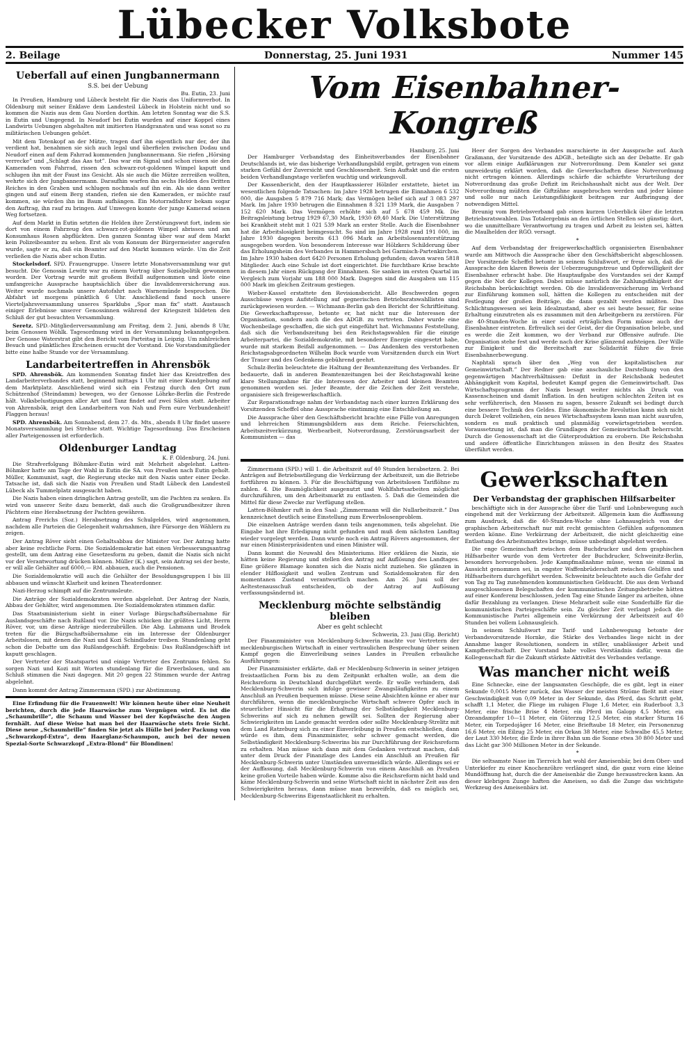Lübecker Volksbote
2. Beilage Donnerstag, 25. Juni 1931 Nummer 145
Ueberfall auf einen Jungbannermann
S.S. bei der Uebung
Bu. Eutin, 23. Juni
In Preußen, Hamburg und Lübeck besteht für die Nazis das Uniformverbot. In Oldenburg mit seiner Enklave dem Landesteil Lübeck in Holstein nicht und so kommen die Nazis aus dem Gau Norden dorthin. Am letzten Sonntag war die S.S. in Eutin und Umgegend. In Neudorf bei Eutin wurden auf einer Koppel eines Landwirts Uebungen abgehalten mit imitierten Handgranaten und was sonst so zu militärischen Uebungen gehört.
Mit dem Totenkopf an der Mütze, tragen darf ihn eigentlich nur der, der ihn verdient hat, benahmen sie sich auch legal und überfielen zwischen Dodau und Neudorf einen auf dem Fahrrad kommenden Jungbannermann. Sie riefen „Hörsing verrecke“ und „Schlagt das Aas tot“. Das war ein Signal und schon rissen sie den Kameraden vom Fahrrad, rissen den schwarz-rot-goldenen Wimpel kaputt und schlugen ihn mit der Faust ins Gesicht. Als sie auch die Mütze zerreißen wollten, wehrte sich der Jungbannermann. Daraufhin warfen ihn sechs Helden des Dritten Reiches in den Graben und schlugen nochmals auf ihn ein. Als sie dann weiter gingen und auf einem Berg standen, riefen sie den Kameraden, er möchte rauf kommen, sie würden ihn im Baum aufhängen. Ein Motorradfahrer bekam sogar den Auftrag, ihn rauf zu bringen. Auf Umwegen konnte der junge Kamerad seinen Weg fortsetzen.
Auf dem Markt in Eutin setzten die Helden ihre Zerstörungswut fort, indem sie dort von einem Fahrzeug den schwarz-rot-goldenen Wimpel abrissen und am Konsumhaus Rosen abpflückten. Den ganzen Sonntag über war auf dem Markt kein Polizeibeamter zu sehen. Erst als vom Konsum der Bürgermeister angerufen wurde, sagte er zu, daß ein Beamter auf den Markt kommen würde. Um die Zeit verließen die Nazis aber schon Eutin.
Stockelsdorf. SPD. Frauengruppe. Unsere letzte Monatsversammlung war gut besucht. Die Genossin Lewitz war zu einem Vortrag über Sozialpolitik gewonnen worden. Der Vortrag wurde mit großem Beifall aufgenommen und löste eine umfangreiche Aussprache hauptsächlich über die Invalidenversicherung aus. Weiter wurde nochmals unsere Autofahrt nach Warnemünde besprochen. Die Abfahrt ist morgens pünktlich 6 Uhr. Anschließend fand noch unsere Vierteljahrsversammlung unseres Sparklubs „Spor man fix“ statt. Austausch einiger Erlebnisse unserer Genossinnen während der Kriegszeit bildeten den Schluß der gut besuchten Versammlung.
Seretz. SPD.-Mitgliederversammlung am Freitag, dem 2. Juni, abends 8 Uhr, beim Genossen Wöhlk. Tagesordnung wird in der Versammlung bekanntgegeben. Der Genosse Waterstrat gibt den Bericht vom Parteitag in Leipzig. Um zahlreichen Besuch und pünktliches Erscheinen ersucht der Vorstand. Die Vorstandsmitglieder bitte eine halbe Stunde vor der Versammlung.
Landarbeitertreffen in Ahrensbök
SPD. Ahrensbök. Am kommenden Sonntag findet hier das Kreistreffen des Landarbeiterverbandes statt, beginnend mittags 1 Uhr mit einer Kundgebung auf dem Marktplatz. Anschließend wird sich ein Festzug durch den Ort zum Schützenhof (Steindamm) bewegen, wo der Genosse Löhrke-Berlin die Festrede hält. Volksbelustigungen aller Art und Tanz findet auf zwei Sälen statt. Arbeiter von Ahrensbök, zeigt den Landarbeitern von Nah und Fern eure Verbundenheit! Flaggen heraus!
SPD. Ahrensbök. Am Sonnabend, dem 27. ds. Mts., abends 8 Uhr findet unsere Monatsversammlung bei Strehse statt. Wichtige Tagesordnung. Das Erscheinen aller Parteigenossen ist erforderlich.
Oldenburger Landtag
K. F. Oldenburg, 24. Juni.
Die Strafverfolgung Böhmker-Eutin wird mit Mehrheit abgelehnt. Latten-Böhmker hatte am Tage der Wahl in Eutin die SA. von Preußen nach Eutin geholt. Müller, Kommunist, sagt, die Regierung stecke mit den Nazis unter einer Decke. Tatsache ist, daß sich die Nazis von Preußen und Stadt Lübeck den Landesteil Lübeck als Tummelplatz ausgesucht haben.
Die Nazis haben einen dringlichen Antrag gestellt, um die Pachten zu senken. Es wird von unserer Seite dazu bemerkt, daß auch die Großgrundbesitzer ihren Pächtern eine Herabsetzung der Pachten gewähren.
Antrag Frerichs (Soz.) Herabsetzung des Schulgeldes, wird angenommen, nachdem alle Parteien die Gelegenheit wahrnahmen, ihre Fürsorge den Wählern zu zeigen.
Der Antrag Röver sieht einen Gehaltsabbau der Minister vor. Der Antrag hatte aber keine rechtliche Form. Die Sozialdemokratie hat einen Verbesserungsantrag gestellt, um dem Antrag eine Gesetzesform zu geben, damit die Nazis sich nicht vor der Verantwortung drücken können. Müller (K.) sagt, sein Antrag sei der beste, er will alle Gehälter auf 6000,— RM. abbauen, auch die Pensionen.
Die Sozialdemokratie will auch die Gehälter der Besoldungsgruppen I bis III abbauen und wünscht Klarheit und keinen Theaterdonner.
Nazi-Herzog schimpft auf die Zentrumsleute.
Die Anträge der Sozialdemokraten werden abgelehnt. Der Antrag der Nazis, Abbau der Gehälter, wird angenommen. Die Sozialdemokraten stimmen dafür.
Das Staatsministerium sieht in einer Vorlage Bürgschaftsübernahme für Auslandsgeschäfte nach Rußland vor. Die Nazis schicken ihr größtes Licht, Herrn Röver, vor, um diese Anträge niederzubrüllen. Die Abg. Lahmann und Brodek treten für die Bürgschaftsübernahme ein im Interesse der Oldenburger Arbeitslosen, mit denen die Nazi und Kozi Schindluder treiben. Stundenlang geht schon die Debatte um das Rußlandgeschäft. Ergebnis: Das Rußlandgeschäft ist kaputt geschlagen.
Der Vertreter der Staatspartei und einige Vertreter des Zentrums fehlen. So sorgen Nazi und Kozi mit Worten stundenlang für die Erwerbslosen, und am Schluß stimmen die Nazi dagegen. Mit 20 gegen 22 Stimmen wurde der Antrag abgelehnt.
Dann kommt der Antrag Zimmermann (SPD.) zur Abstimmung.
Eine Erfindung für die Frauenwelt! Wir können heute über eine Neuheit berichten, durch die jede Haarwäsche zum Vergnügen wird. Es ist die „Schaumbrille“, die Schaum und Wasser bei der Kopfwäsche den Augen fernhält. Auf diese Weise hat man bei der Haarwäsche stets freie Sicht. Diese neue „Schaumbrille“ finden Sie jetzt als Hülle bei jeder Packung von „Schwarzkopf-Extra“, dem Haarglanz-Schaumpon, auch bei der neuen Spezial-Sorte Schwarzkopf „Extra-Blond“ für Blondinen!
Vom Eisenbahner-Kongreß
Hamburg, 25. Juni
Der Hamburger Verbandstag des Einheitsverbandes der Eisenbahner Deutschlands ist, wie das bisherige Verhandlungsbild ergibt, getragen von einem starken Gefühl der Zuversicht und Geschlossenheit. Sein Auftakt und die ersten beiden Verhandlungstage verliefen wuchtig und wirkungsvoll.
Der Kassenbericht, den der Hauptkassierer Hölzder erstattete, bietet im wesentlichen folgende Tatsachen: Im Jahre 1928 betrugen die Einnahmen 6 532 000, die Ausgaben 5 879 716 Mark; das Vermögen belief sich auf 3 083 297 Mark. Im Jahre 1930 betrugen die Einnahmen 8 321 139 Mark, die Ausgaben 7 152 620 Mark. Das Vermögen erhöhte sich auf 5 678 459 Mk. Die Beitragsleistung betrug 1929 67,30 Mark, 1930 69,40 Mark. Die Unterstützung bei Krankheit steht mit 1 021 539 Mark an erster Stelle. Auch die Eisenbahner hat die Arbeitslosigkeit heimgesucht. So sind im Jahre 1928 rund 191 000, im Jahre 1930 dagegen bereits 613 096 Mark an Arbeitslosenunterstützung ausgegeben worden. Von besonderem Interesse war Hölzkers Schilderung über das Erholungsheim des Verbandes in Hammersbach bei Garmisch-Partenkirchen. Im Jahre 1930 haben dort 6420 Personen Erholung gefunden; davon waren 5818 Mitglieder. Auch eine Schule ist dort eingerichtet. Die furchtbare Krise brachte in diesem Jahr einen Rückgang der Einnahmen. Sie sanken im ersten Quartal im Vergleich zum Vorjahr um 188 000 Mark. Dagegen sind die Ausgaben um 115 000 Mark im gleichen Zeitraum gestiegen.
Wieber-Kassel erstattete den Revisionsbericht. Alle Beschwerden gegen Ausschüsse wegen Aufstellung auf gegnerischen Betriebsratswahllisten sind zurückgewiesen worden. — Wichmann-Berlin gab den Bericht der Schriftleitung. Die Gewerkschaftspresse, betonte er, hat nicht nur die Interessen der Organisation, sondern auch die des ADGB. zu vertreten. Daher wurde eine Wochenbeilage geschaffen, die sich gut eingeführt hat. Wichmanns Feststellung, daß sich die Verbandszeitung bei den Reichstagswahlen für die einzige Arbeiterpartei, die Sozialdemokratie, mit besonderer Energie eingesetzt habe, wurde mit starkem Beifall aufgenommen. — Das Andenken des verstorbenen Reichstagsabgeordneten Wilhelm Bock wurde vom Vorsitzenden durch ein Wort der Trauer und des Gedenkens gebührend geehrt.
Schulz-Berlin beleuchtete die Haltung der Beamtenzeitung des Verbandes. Er bedauerte, daß in anderen Beamtenzeitungen bei der Reichstagswahl keine klare Stellungnahme für die Interessen der Arbeiter und kleinen Beamten genommen worden sei. Jeder Beamte, der die Zeichen der Zeit verstehe, organisiere sich freigewerkschaftlich.
Zur Reparationsfrage nahm der Verbandstag nach einer kurzen Erklärung des Vorsitzenden Scheffel ohne Aussprache einstimmig eine Entschließung an.
Die Aussprache über den Geschäftsbericht brachte eine Fülle von Anregungen und lehrreichen Stimmungsbildern aus dem Reiche. Feierschichten, Arbeitszeitverkürzung, Werbearbeit, Notverordnung, Zerstörungsarbeit der Kommunisten — das
Heer der Sorgen des Verbandes marschierte in der Aussprache auf. Auch Graßmann, der Vorsitzende des ADGB., beteiligte sich an der Debatte. Er gab vor allem einige Aufklärungen zur Notverordnung. Dem Kanzler sei ganz unzweideutig erklärt worden, daß die Gewerkschaften diese Notverordnung nicht ertragen können. Allerdings schärfe die schärfste Verurteilung der Notverordnung das große Defizit im Reichshaushalt nicht aus der Welt. Der Notverordnung müßten die Giftzähne ausgebrochen werden und jeder könne und solle nur nach Leistungsfähigkeit beitragen zur Aufbringung der notwendigen Mittel.
Breunig vom Betriebsverband gab einen kurzen Ueberblick über die letzten Betriebsratswahlen. Das Totalergebnis an den örtlichen Stellen sei günstig; dort, wo die unmittelbare Verantwortung zu tragen und Arbeit zu leisten sei, hätten die Maulhelden der RGO. versagt.
*
Auf dem Verbandstag der freigewerkschaftlich organisierten Eisenbahner wurde am Mittwoch die Aussprache über den Geschäftsbericht abgeschlossen. Der Vorsitzende Scheffel betonte in seinem Schlußwort, er freue sich, daß die Aussprache den klaren Beweis der Ueberzeugungstreue und Opferwilligkeit der Eisenbahner erbracht habe. Die Hauptaufgabe des Vorstandes sei der Kampf gegen die Not der Kollegen. Dabei müsse natürlich die Zahlungsfähigkeit der Reichsbahn berücksichtigt werden. Ob die Invalidenversicherung im Verband zur Einführung kommen soll, hätten die Kollegen zu entscheiden mit der Festlegung der großen Beiträge, die dann gezahlt werden müßten. Das Schlichtungswesen sei kein Idealzustand, aber es sei heute besser, für seine Erhaltung einzutreten als es zusammen mit den Arbeitgebern zu zerstören. Für die 40-Stunden-Woche in einer sozial erträglichen Form müsse auch der Eisenbahner eintreten. Erfreulich sei der Geist, der die Organisation belebe, und es werde die Zeit kommen, wo der Verband zur Offensive aufrufe. Die Organisation stehe fest und werde nach der Krise glänzend aufsteigen. Der Wille zur Einigkeit und die Bereitschaft zur Solidarität führe die freie Eisenbahnerbewegung.
Naphtali sprach über den „Weg von der kapitalistischen zur Gemeinwirtschaft.“ Der Redner gab eine anschauliche Darstellung von den gegenwärtigen Machtverhältnissen: Defizit in der Reichsbank bedeutet Abhängigkeit vom Kapital, bedeutet Kampf gegen die Gemeinwirtschaft. Das Wirtschaftsprogramm der Nazis besagt weiter nichts als Druck von Kassenscheinen und damit Inflation. In den heutigen schlechten Zeiten ist es sehr verführerisch, den Massen zu sagen, bessere Zukunft sei bedingt durch eine bessere Technik des Geldes. Eine ökonomische Revolution kann sich nicht durch Dekret vollziehen, ein neues Wirtschaftssystem kann man nicht ausrufen, sondern es muß praktisch und planmäßig vorwärtsgetrieben werden. Voraussetzung ist, daß man die Grundlagen der Gemeinwirtschaft beherrscht. Durch die Genossenschaft ist die Güterproduktion zu erobern. Die Reichsbahn und andere öffentliche Einrichtungen müssen in den Besitz des Staates überführt werden.
Zimmermann (SPD.) will 1. die Arbeitszeit auf 40 Stunden herabsetzen. 2. Bei Anträgen auf Betriebsstillegung die Verkürzung der Arbeitszeit, um die Betriebe fortführen zu können. 3. Für die Beschäftigung von Arbeitslosen Tariflöhne zu zahlen. 4. Die Baumöglichkeit ausgenutzt und Wohlfahrtsarbeiten möglichst durchzuführen, um den Arbeitsmarkt zu entlasten. 5. Daß die Gemeinden die Mittel für diese Zwecke zur Verfügung stellen.
Latten-Böhmker ruft in den Saal: „Zimmermann will die Nullarbeitszeit.“ Das kennzeichnet deutlich seine Einstellung zum Erwerbslosenproblem.
Die einzelnen Anträge werden dann teils angenommen, teils abgelehnt. Die Eingabe hat ihre Erledigung nicht gefunden und muß dem nächsten Landtag wieder vorgelegt werden. Dann wurde noch ein Antrag Rövers angenommen, der nur einen Ministerpräsidenten und einen Minister will.
Dann kommt die Neuwahl des Ministeriums. Hier erklären die Nazis, sie hätten keine Regierung und stellen den Antrag auf Auflösung des Landtages. Eine größere Blamage konnten sich die Nazis nicht zuziehen. Sie glänzen in elender Hilflosigkeit und wollen Zentrum und Sozialdemokraten für den momentanen Zustand verantwortlich machen. Am 26. Juni soll der Aeltestenausschuß entscheiden, ob der Antrag auf Auflösung verfassungsändernd ist.
Mecklenburg möchte selbständig bleiben
Aber es geht schlecht
Schwerin, 23. Juni (Eig. Bericht)
Der Finanzminister von Mecklenburg-Schwerin machte vor Vertretern der mecklenburgischen Wirtschaft in einer vertraulichen Besprechung über seinen Kampf gegen die Einverleibung seines Landes in Preußen erbauliche Ausführungen:
Der Finanzminister erklärte, daß er Mecklenburg-Schwerin in seiner jetzigen freistaatlichen Form bis zu dem Zeitpunkt erhalten wolle, an dem die Reichsreform in Deutschland durchgeführt werde. Er wolle verhindern, daß Mecklenburg-Schwerin sich infolge gewisser Zwangsläufigkeiten zu einem Anschluß an Preußen bequemen müsse. Diese seine Absichten könne er aber nur durchführen, wenn die mecklenburgische Wirtschaft schwere Opfer auch in steuerlicher Hinsicht für die Erhaltung der Selbständigkeit Mecklenburg-Schwerins auf sich zu nehmen gewillt sei. Sollten der Regierung aber Schwierigkeiten im Lande gemacht werden oder sollte Mecklenburg-Strelitz mit dem Land Ratzeburg sich zu einer Einverleibung in Preußen entschließen, dann würde es ihm, dem Finanzminister, sehr schwer gemacht werden, die Selbständigkeit Mecklenburg-Schwerins bis zur Durchführung der Reichsreform zu erhalten. Man müsse sich dann mit dem Gedanken vertraut machen, daß unter dem Druck der Finanzlage des Landes ein Anschluß an Preußen für Mecklenburg-Schwerin unter Umständen unvermeidlich würde. Allerdings sei er der Auffassung, daß Mecklenburg-Schwerin von einem Anschluß an Preußen keine großen Vorteile haben würde. Komme also die Reichsreform nicht bald und käme Mecklenburg-Schwerin und seine Wirtschaft nicht in nächster Zeit aus den Schwierigkeiten heraus, dann müsse man bezweifeln, daß es möglich sei, Mecklenburg-Schwerins Eigenstaatlichkeit zu erhalten.
Gewerkschaften
Der Verbandstag der graphischen Hilfsarbeiter
beschäftigte sich in der Aussprache über die Tarif- und Lohnbewegung auch eingehend mit der Verkürzung der Arbeitszeit. Allgemein kam die Auffassung zum Ausdruck, daß die 40-Stunden-Woche ohne Lohnausgleich von der graphischen Arbeiterschaft nur mit recht gemischten Gefühlen aufgenommen werden könne. Eine Verkürzung der Arbeitszeit, die nicht gleichzeitig eine Entlastung des Arbeitsmarktes bringe, müsse unbedingt abgelehnt werden.
Die enge Gemeinschaft zwischen dem Buchdrucker und dem graphischen Hilfsarbeiter wurde von dem Vertreter der Buchdrucker, Schweinitz-Berlin, besonders hervorgehoben. Jede Kampfmaßnahme müsse, wenn sie einmal in Aussicht genommen sei, in engster Waffenbrüderschaft zwischen Gehilfen und Hilfsarbeitern durchgeführt werden. Schweinitz beleuchtete auch die Gefahr der von Tag zu Tag zunehmenden kommunistischen Geldsucht. Die aus dem Verband ausgeschlossenen Belegschaften der kommunistischen Zeitungsbetriebe hätten auf einer Konferenz beschlossen, jeden Tag eine Stunde länger zu arbeiten, ohne dafür Bezahlung zu verlangen. Diese Mehrarbeit solle eine Sonderhilfe für die kommunistischen Parteigeschäfte sein. Zu gleicher Zeit verlangt jedoch die Kommunistische Partei allgemein eine Verkürzung der Arbeitszeit auf 40 Stunden bei vollem Lohnausgleich.
In seinem Schlußwort zur Tarif- und Lohnbewegung betonte der Verbandsvorsitzende Hornke, die Stärke des Verbandes liege nicht in der Annahme langer Resolutionen, sondern in stiller, unablässiger Arbeit und Kampfbereitschaft. Der Vorstand habe volles Verständnis dafür, wenn die Kollegenschaft für die Zukunft stärkste Aktivität des Verbandes verlange.
Was mancher nicht weiß
Eine Schnecke, eine der langsamsten Geschöpfe, die es gibt, legt in einer Sekunde 0,0015 Meter zurück, das Wasser der meisten Ströme fließt mit einer Geschwindigkeit von 0,09 Meter in der Sekunde, das Pferd, das Schritt geht, schafft 1,1 Meter, die Fliege im ruhigen Fluge 1,6 Meter, ein Ruderboot 3,3 Meter, eine frische Brise 4 Meter, ein Pferd im Galopp 4,5 Meter, ein Ozeandampfer 10—11 Meter, ein Güterzug 12,5 Meter, ein starker Sturm 16 Meter, ein Torpedojäger 16 Meter, eine Brieftaube 18 Meter, ein Personenzug 16,6 Meter, ein Eilzug 25 Meter, ein Orkan 38 Meter, eine Schwalbe 45,5 Meter, der Laut 330 Meter, die Erde in ihrer Bahn um die Sonne etwa 30 800 Meter und das Licht gar 300 Millionen Meter in der Sekunde.
*
Die seltsamste Nase im Tierreich hat wohl der Ameisenbär, bei dem Ober- und Unterkiefer zu einer Knochenröhre verlängert sind, die ganz vorn eine kleine Mundöffnung hat, durch die der Ameisenbär die Zunge herausstrecken kann. An dieser klebrigen Zunge haften die Ameisen, so daß die Zunge das wichtigste Werkzeug des Ameisenbärs ist.